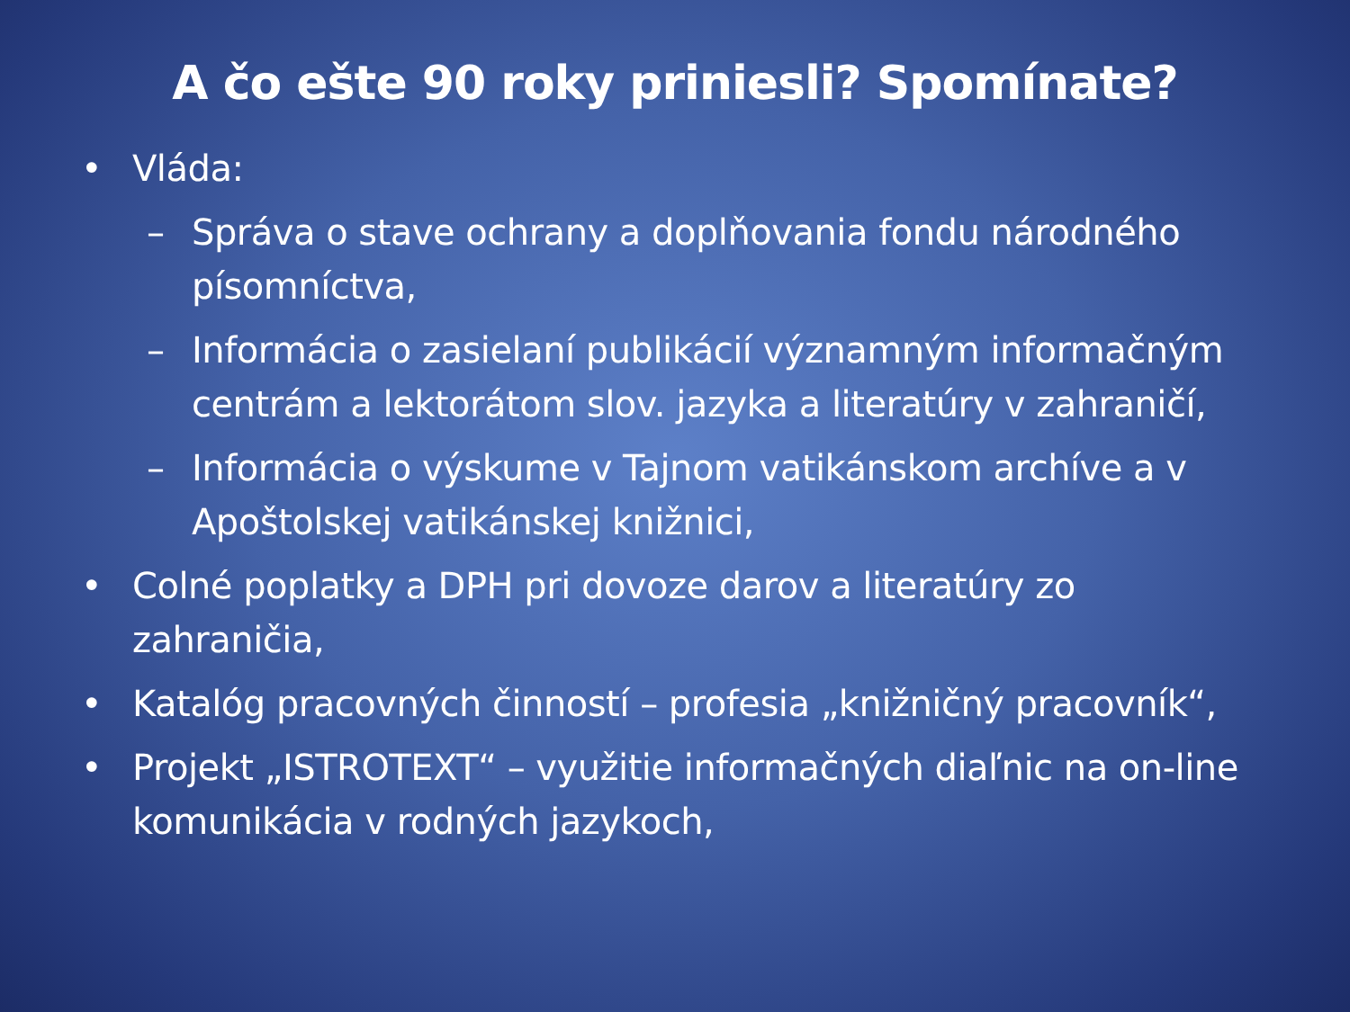A čo ešte 90 roky priniesli? Spomínate?
• Vláda:
– Správa o stave ochrany a doplňovania fondu národného písomníctva,
– Informácia o zasielaní publikácií významným informačným centrám a lektorátom slov. jazyka a literatúry v zahraničí,
– Informácia o výskume v Tajnom vatikánskom archíve a v Apoštolskej vatikánskej knižnici,
• Colné poplatky a DPH pri dovoze darov a literatúry zo zahraničia,
• Katalóg pracovných činností – profesia „knižničný pracovník“,
• Projekt „ISTROTEXT“ – využitie informačných diaľnic na on-line komunikácia v rodných jazykoch,